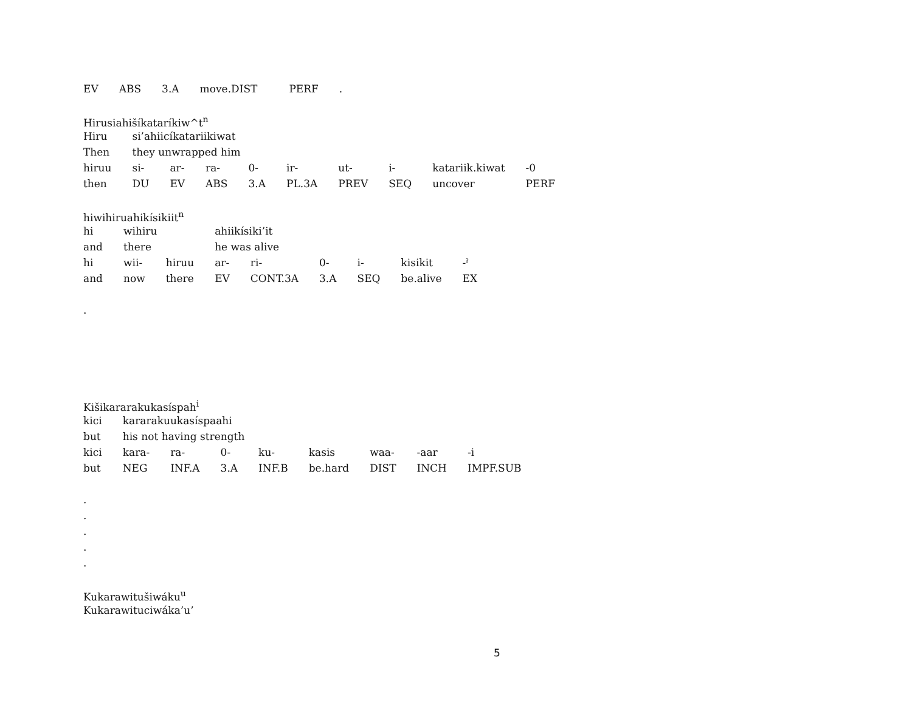| EV | ABS | 3.A | move.DIST | PERF | . |
Hirusiahišíkataríkiw^t<sup>n</sup>
| Hiru | si’ahiicíkatariikiwat | | | | | | | | |
| Then | they unwrapped him | | | | | | | | |
| hiruu | si- | ar- | ra- | 0- | ir- | ut- | i- | katariik.kiwat | -0 |
| then | DU | EV | ABS | 3.A | PL.3A | PREV | SEQ | uncover | PERF |
hiwihiruahikísikiit<sup>n</sup>
| hi | wihiru | | ahiikísiki’it | | | | | |
| and | there | | he was alive | | | | | |
| hi | wii- | hiruu | ar- | ri- | 0- | i- | kisikit | -ˀ |
| and | now | there | EV | CONT.3A | 3.A | SEQ | be.alive | EX |
.
Kišikararakukasíspah<sup>i</sup>
| kici | kararakuukasíspaahi | | | | | | | |
| but | his not having strength | | | | | | | |
| kici | kara- | ra- | 0- | ku- | kasis | waa- | -aar | -i |
| but | NEG | INF.A | 3.A | INF.B | be.hard | DIST | INCH | IMPF.SUB |
.
.
.
.
.
Kukarawitušiwáku<sup>u</sup>
Kukarawituciwáka’u’
5